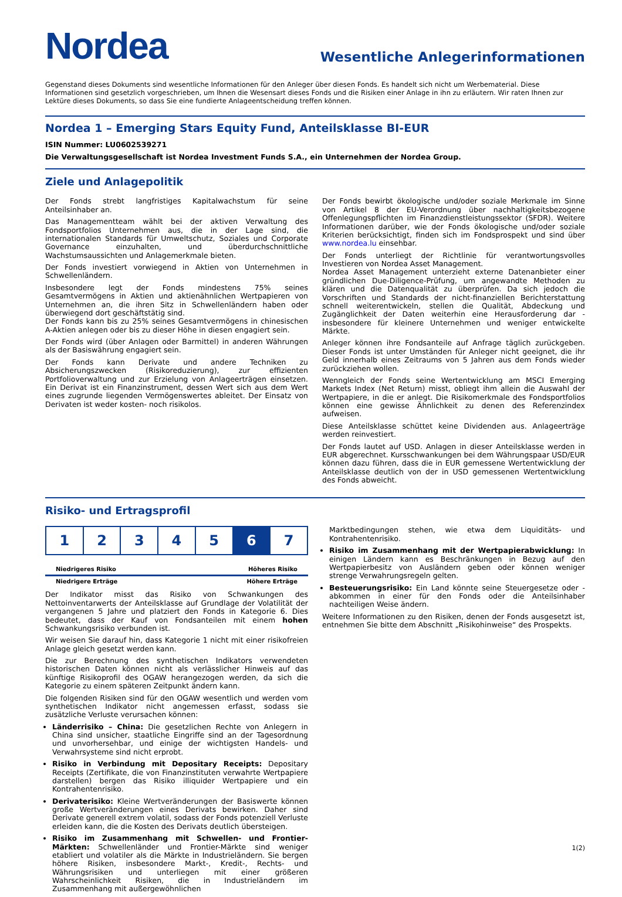Nordea
Wesentliche Anlegerinformationen
Gegenstand dieses Dokuments sind wesentliche Informationen für den Anleger über diesen Fonds. Es handelt sich nicht um Werbematerial. Diese Informationen sind gesetzlich vorgeschrieben, um Ihnen die Wesensart dieses Fonds und die Risiken einer Anlage in ihn zu erläutern. Wir raten Ihnen zur Lektüre dieses Dokuments, so dass Sie eine fundierte Anlageentscheidung treffen können.
Nordea 1 – Emerging Stars Equity Fund, Anteilsklasse BI-EUR
ISIN Nummer: LU0602539271
Die Verwaltungsgesellschaft ist Nordea Investment Funds S.A., ein Unternehmen der Nordea Group.
Ziele und Anlagepolitik
Der Fonds strebt langfristiges Kapitalwachstum für seine Anteilsinhaber an.
Das Managementteam wählt bei der aktiven Verwaltung des Fondsportfolios Unternehmen aus, die in der Lage sind, die internationalen Standards für Umweltschutz, Soziales und Corporate Governance einzuhalten, und überdurchschnittliche Wachstumsaussichten und Anlagemerkmale bieten.
Der Fonds investiert vorwiegend in Aktien von Unternehmen in Schwellenländern.
Insbesondere legt der Fonds mindestens 75% seines Gesamtvermögens in Aktien und aktienähnlichen Wertpapieren von Unternehmen an, die ihren Sitz in Schwellenländern haben oder überwiegend dort geschäftstätig sind.
Der Fonds kann bis zu 25% seines Gesamtvermögens in chinesischen A-Aktien anlegen oder bis zu dieser Höhe in diesen engagiert sein.
Der Fonds wird (über Anlagen oder Barmittel) in anderen Währungen als der Basiswährung engagiert sein.
Der Fonds kann Derivate und andere Techniken zu Absicherungszwecken (Risikoreduzierung), zur effizienten Portfolioverwaltung und zur Erzielung von Anlageerträgen einsetzen. Ein Derivat ist ein Finanzinstrument, dessen Wert sich aus dem Wert eines zugrunde liegenden Vermögenswertes ableitet. Der Einsatz von Derivaten ist weder kosten- noch risikolos.
Der Fonds bewirbt ökologische und/oder soziale Merkmale im Sinne von Artikel 8 der EU-Verordnung über nachhaltigkeitsbezogene Offenlegungspflichten im Finanzdienstleistungssektor (SFDR). Weitere Informationen darüber, wie der Fonds ökologische und/oder soziale Kriterien berücksichtigt, finden sich im Fondsprospekt und sind über www.nordea.lu einsehbar.
Der Fonds unterliegt der Richtlinie für verantwortungsvolles Investieren von Nordea Asset Management.
Nordea Asset Management unterzieht externe Datenanbieter einer gründlichen Due-Diligence-Prüfung, um angewandte Methoden zu klären und die Datenqualität zu überprüfen. Da sich jedoch die Vorschriften und Standards der nicht-finanziellen Berichterstattung schnell weiterentwickeln, stellen die Qualität, Abdeckung und Zugänglichkeit der Daten weiterhin eine Herausforderung dar - insbesondere für kleinere Unternehmen und weniger entwickelte Märkte.
Anleger können ihre Fondsanteile auf Anfrage täglich zurückgeben. Dieser Fonds ist unter Umständen für Anleger nicht geeignet, die ihr Geld innerhalb eines Zeitraums von 5 Jahren aus dem Fonds wieder zurückziehen wollen.
Wenngleich der Fonds seine Wertentwicklung am MSCI Emerging Markets Index (Net Return) misst, obliegt ihm allein die Auswahl der Wertpapiere, in die er anlegt. Die Risikomerkmale des Fondsportfolios können eine gewisse Ähnlichkeit zu denen des Referenzindex aufweisen.
Diese Anteilsklasse schüttet keine Dividenden aus. Anlageerträge werden reinvestiert.
Der Fonds lautet auf USD. Anlagen in dieser Anteilsklasse werden in EUR abgerechnet. Kursschwankungen bei dem Währungspaar USD/EUR können dazu führen, dass die in EUR gemessene Wertentwicklung der Anteilsklasse deutlich von der in USD gemessenen Wertentwicklung des Fonds abweicht.
Risiko- und Ertragsprofil
| 1 | 2 | 3 | 4 | 5 | 6 | 7 |
Niedrigeres Risiko Höheres Risiko
Niedrigere Erträge Höhere Erträge
Der Indikator misst das Risiko von Schwankungen des Nettoinventarwerts der Anteilsklasse auf Grundlage der Volatilität der vergangenen 5 Jahre und platziert den Fonds in Kategorie 6. Dies bedeutet, dass der Kauf von Fondsanteilen mit einem hohen Schwankungsrisiko verbunden ist.
Wir weisen Sie darauf hin, dass Kategorie 1 nicht mit einer risikofreien Anlage gleich gesetzt werden kann.
Die zur Berechnung des synthetischen Indikators verwendeten historischen Daten können nicht als verlässlicher Hinweis auf das künftige Risikoprofil des OGAW herangezogen werden, da sich die Kategorie zu einem späteren Zeitpunkt ändern kann.
Die folgenden Risiken sind für den OGAW wesentlich und werden vom synthetischen Indikator nicht angemessen erfasst, sodass sie zusätzliche Verluste verursachen können:
Länderrisiko – China: Die gesetzlichen Rechte von Anlegern in China sind unsicher, staatliche Eingriffe sind an der Tagesordnung und unvorhersehbar, und einige der wichtigsten Handels- und Verwahrsysteme sind nicht erprobt.
Risiko in Verbindung mit Depositary Receipts: Depositary Receipts (Zertifikate, die von Finanzinstituten verwahrte Wertpapiere darstellen) bergen das Risiko illiquider Wertpapiere und ein Kontrahentenrisiko.
Derivaterisiko: Kleine Wertveränderungen der Basiswerte können große Wertveränderungen eines Derivats bewirken. Daher sind Derivate generell extrem volatil, sodass der Fonds potenziell Verluste erleiden kann, die die Kosten des Derivats deutlich übersteigen.
Risiko im Zusammenhang mit Schwellen- und Frontier-Märkten: Schwellenländer und Frontier-Märkte sind weniger etabliert und volatiler als die Märkte in Industrieländern. Sie bergen höhere Risiken, insbesondere Markt-, Kredit-, Rechts- und Währungsrisiken und unterliegen mit einer größeren Wahrscheinlichkeit Risiken, die in Industrieländern im Zusammenhang mit außergewöhnlichen
Marktbedingungen stehen, wie etwa dem Liquiditäts- und Kontrahentenrisiko.
Risiko im Zusammenhang mit der Wertpapierabwicklung: In einigen Ländern kann es Beschränkungen in Bezug auf den Wertpapierbesitz von Ausländern geben oder können weniger strenge Verwahrungsregeln gelten.
Besteuerungsrisiko: Ein Land könnte seine Steuergesetze oder -abkommen in einer für den Fonds oder die Anteilsinhaber nachteiligen Weise ändern.
Weitere Informationen zu den Risiken, denen der Fonds ausgesetzt ist, entnehmen Sie bitte dem Abschnitt „Risikohinweise“ des Prospekts.
1(2)